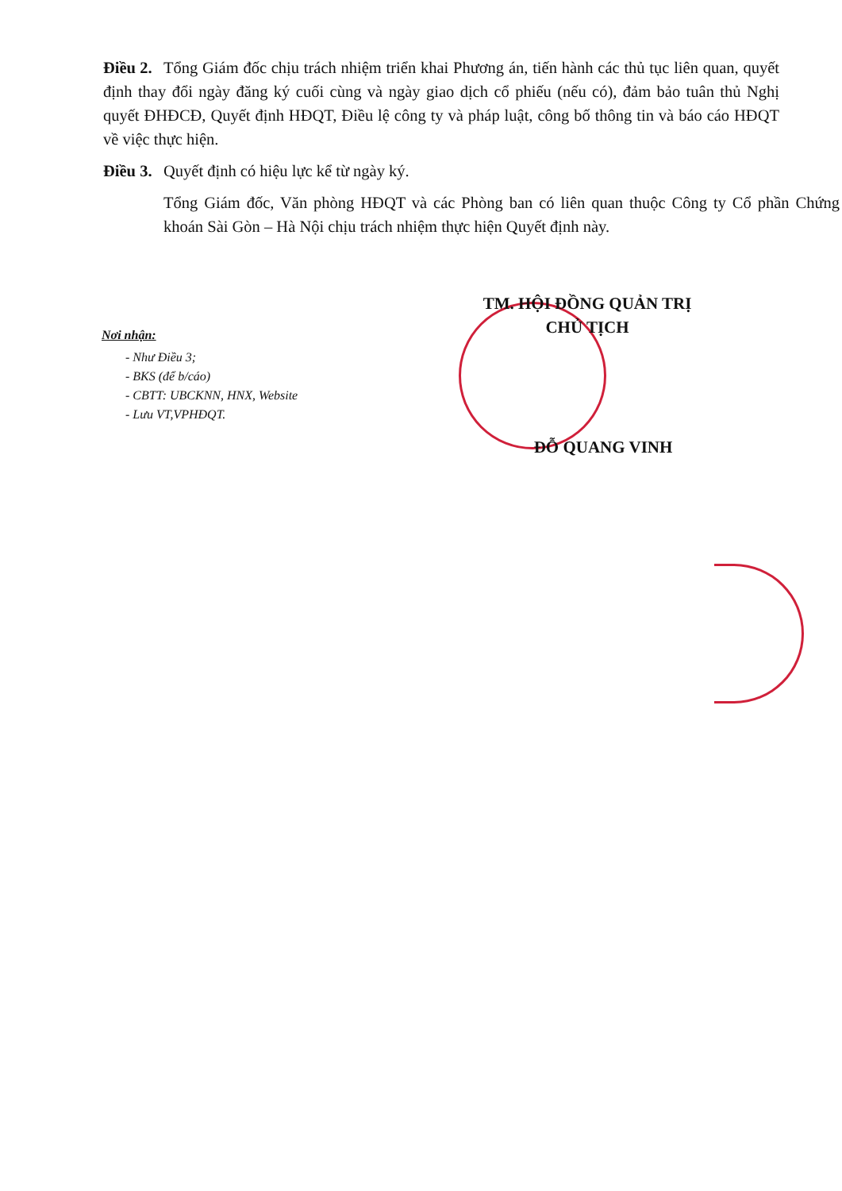Điều 2. Tổng Giám đốc chịu trách nhiệm triển khai Phương án, tiến hành các thủ tục liên quan, quyết định thay đổi ngày đăng ký cuối cùng và ngày giao dịch cổ phiếu (nếu có), đảm bảo tuân thủ Nghị quyết ĐHĐCĐ, Quyết định HĐQT, Điều lệ công ty và pháp luật, công bố thông tin và báo cáo HĐQT về việc thực hiện.
Điều 3. Quyết định có hiệu lực kể từ ngày ký.
Tổng Giám đốc, Văn phòng HĐQT và các Phòng ban có liên quan thuộc Công ty Cổ phần Chứng khoán Sài Gòn – Hà Nội chịu trách nhiệm thực hiện Quyết định này.
TM. HỘI ĐỒNG QUẢN TRỊ
CHỦ TỊCH
Nơi nhận:
- Như Điều 3;
- BKS (để b/cáo)
- CBTT: UBCKNN, HNX, Website
- Lưu VT,VPHĐQT.
ĐỖ QUANG VINH